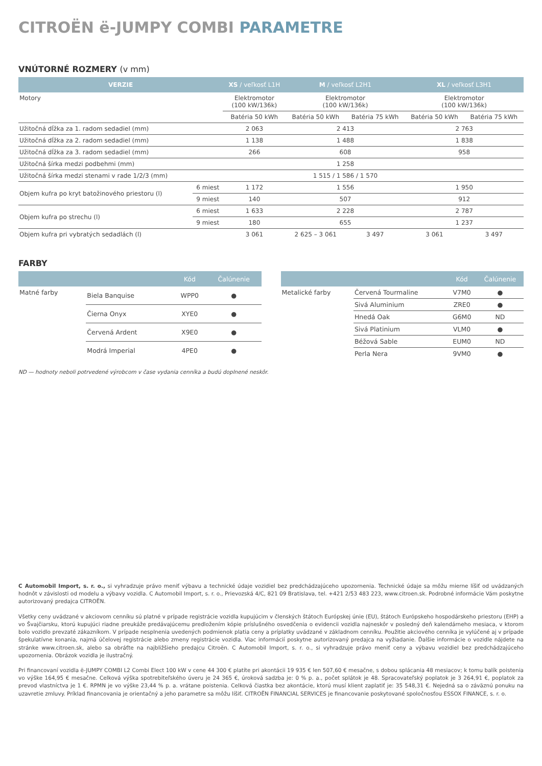CITROËN ë-JUMPY COMBI PARAMETRE
VNÚTORNÉ ROZMERY (v mm)
| VERZIE | | XS / veľkosť L1H | M / veľkosť L2H1 | | XL / veľkosť L3H1 | |
| --- | --- | --- | --- | --- | --- | --- |
| Motory | | Elektromotor (100 kW/136k) | Elektromotor (100 kW/136k) | | Elektromotor (100 kW/136k) | |
| | | Batéria 50 kWh | Batéria 50 kWh | Batéria 75 kWh | Batéria 50 kWh | Batéria 75 kWh |
| Užitočná dĺžka za 1. radom sedadiel (mm) | | 2 063 | 2 413 | | 2 763 | |
| Užitočná dĺžka za 2. radom sedadiel (mm) | | 1 138 | 1 488 | | 1 838 | |
| Užitočná dĺžka za 3. radom sedadiel (mm) | | 266 | 608 | | 958 | |
| Užitočná šírka medzi podbehmi (mm) | | | 1 258 | | | |
| Užitočná šírka medzi stenami v rade 1/2/3 (mm) | | | 1 515 / 1 586 / 1 570 | | | |
| Objem kufra po kryt batožinového priestoru (l) | 6 miest | 1 172 | 1 556 | | 1 950 | |
| | 9 miest | 140 | 507 | | 912 | |
| Objem kufra po strechu (l) | 6 miest | 1 633 | 2 228 | | 2 787 | |
| | 9 miest | 180 | 655 | | 1 237 | |
| Objem kufra pri vybratých sedadlách (l) | | 3 061 | 2 625 – 3 061 | 3 497 | 3 061 | 3 497 |
FARBY
| | | Kód | Čalúnenie |
| --- | --- | --- | --- |
| Matné farby | Biela Banquise | WPP0 | ● |
| | Čierna Onyx | XYE0 | ● |
| | Červená Ardent | X9E0 | ● |
| | Modrá Imperial | 4PE0 | ● |
| | | Kód | Čalúnenie |
| --- | --- | --- | --- |
| Metalické farby | Červená Tourmaline | V7M0 | ● |
| | Sivá Aluminium | ZRE0 | ● |
| | Hnedá Oak | G6M0 | ND |
| | Sivá Platinium | VLM0 | ● |
| | Béžová Sable | EUM0 | ND |
| | Perla Nera | 9VM0 | ● |
ND — hodnoty neboli potrvedené výrobcom v čase vydania cenníka a budú doplnené neskôr.
C Automobil Import, s. r. o., si vyhradzuje právo meniť výbavu a technické údaje vozidiel bez predchádzajúceho upozornenia. Technické údaje sa môžu mierne líšiť od uvádzaných hodnôt v závislosti od modelu a výbavy vozidla. C Automobil Import, s. r. o., Prievozská 4/C, 821 09 Bratislava, tel. +421 2/53 483 223, www.citroen.sk. Podrobné informácie Vám poskytne autorizovaný predajca CITROËN.
Všetky ceny uvádzané v akciovom cenníku sú platné v prípade registrácie vozidla kupujúcim v členských štátoch Európskej únie (EU), štátoch Európskeho hospodárskeho priestoru (EHP) a vo Švajčiarsku, ktorú kupujúci riadne preukáže predávajúcemu predložením kópie príslušného osvedčenia o evidencii vozidla najneskôr v posledný deň kalendárneho mesiaca, v ktorom bolo vozidlo prevzaté zákazníkom. V prípade nesplnenia uvedených podmienok platia ceny a príplatky uvádzané v základnom cenníku. Použitie akciového cenníka je vylúčené aj v prípade špekulatívne konania, najmä účelovej registrácie alebo zmeny registrácie vozidla. Viac informácií poskytne autorizovaný predajca na vyžiadanie. Ďalšie informácie o vozidle nájdete na stránke www.citroen.sk, alebo sa obráťte na najbližšieho predajcu Citroën. C Automobil Import, s. r. o., si vyhradzuje právo meniť ceny a výbavu vozidiel bez predchádzajúceho upozornenia. Obrázok vozidla je ilustračný.
Pri financovaní vozidla ë-JUMPY COMBI L2 Combi Elect 100 kW v cene 44 300 € platíte pri akontácii 19 935 € len 507,60 € mesačne, s dobou splácania 48 mesiacov; k tomu balík poistenia vo výške 164,95 € mesačne. Celková výška spotrebiteľského úveru je 24 365 €, úroková sadzba je: 0 % p. a., počet splátok je 48. Spracovateľský poplatok je 3 264,91 €, poplatok za prevod vlastníctva je 1 €. RPMN je vo výške 23,44 % p. a. vrátane poistenia. Celková čiastka bez akontácie, ktorú musí klient zaplatiť je: 35 548,31 €. Nejedná sa o záväznú ponuku na uzavretie zmluvy. Príklad financovania je orientačný a jeho parametre sa môžu líšiť. CITROËN FINANCIAL SERVICES je financovanie poskytované spoločnosťou ESSOX FINANCE, s. r. o.